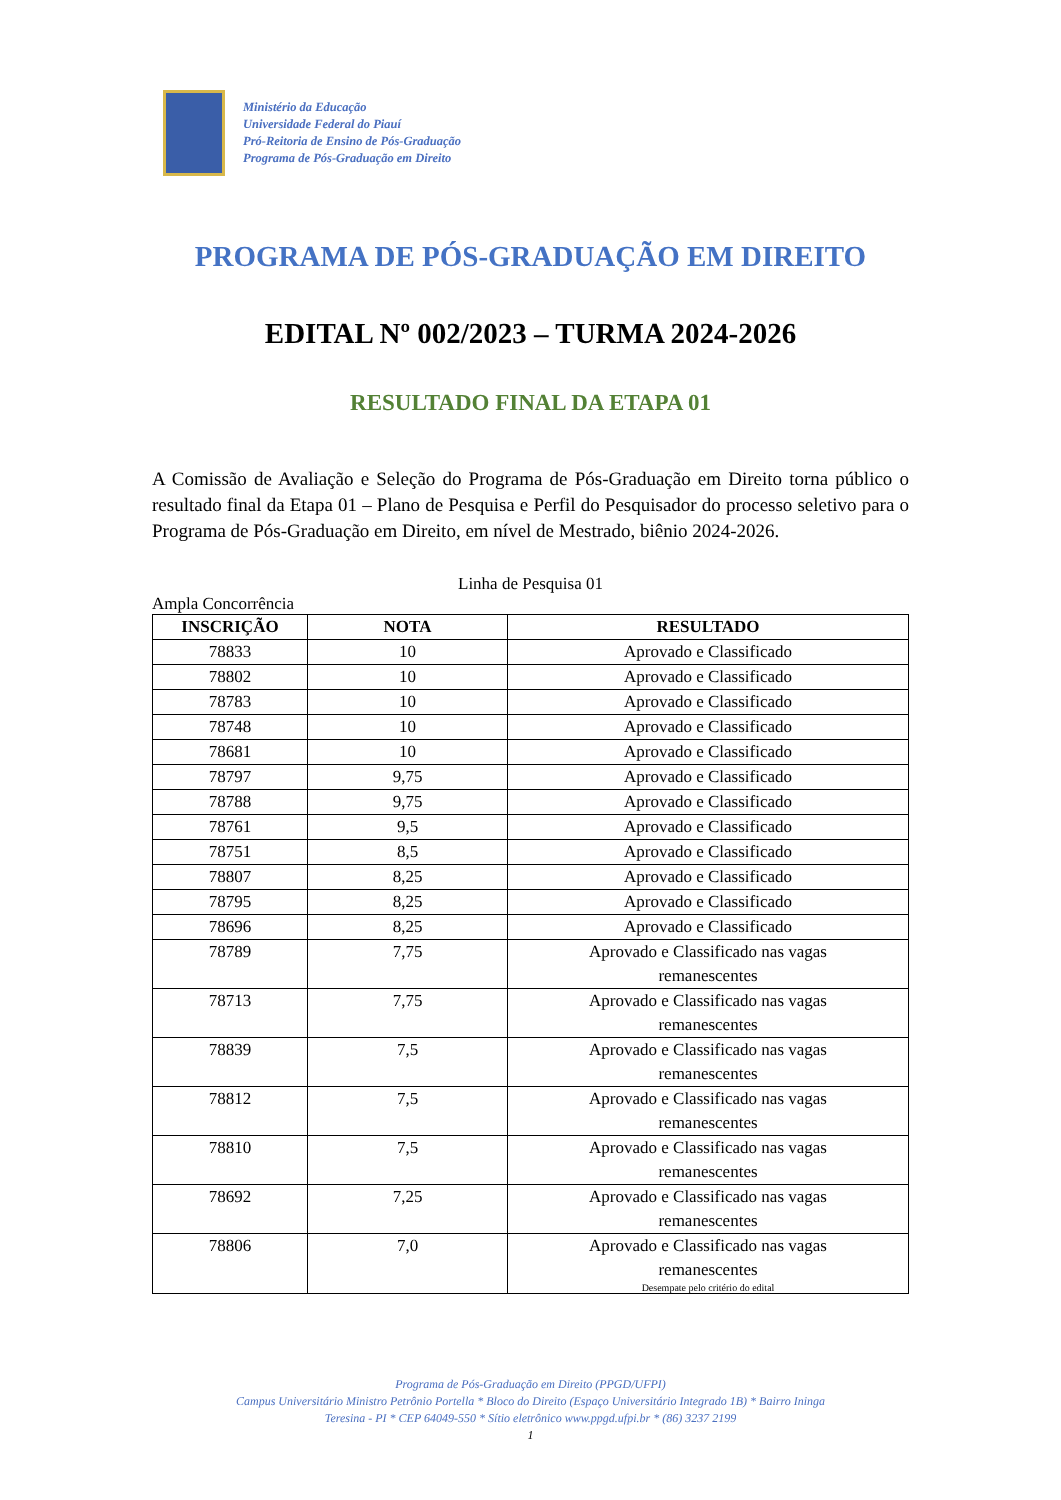Ministério da Educação
Universidade Federal do Piauí
Pró-Reitoria de Ensino de Pós-Graduação
Programa de Pós-Graduação em Direito
PROGRAMA DE PÓS-GRADUAÇÃO EM DIREITO
EDITAL Nº 002/2023 – TURMA 2024-2026
RESULTADO FINAL DA ETAPA 01
A Comissão de Avaliação e Seleção do Programa de Pós-Graduação em Direito torna público o resultado final da Etapa 01 – Plano de Pesquisa e Perfil do Pesquisador do processo seletivo para o Programa de Pós-Graduação em Direito, em nível de Mestrado, biênio 2024-2026.
Linha de Pesquisa 01
Ampla Concorrência
| INSCRIÇÃO | NOTA | RESULTADO |
| --- | --- | --- |
| 78833 | 10 | Aprovado e Classificado |
| 78802 | 10 | Aprovado e Classificado |
| 78783 | 10 | Aprovado e Classificado |
| 78748 | 10 | Aprovado e Classificado |
| 78681 | 10 | Aprovado e Classificado |
| 78797 | 9,75 | Aprovado e Classificado |
| 78788 | 9,75 | Aprovado e Classificado |
| 78761 | 9,5 | Aprovado e Classificado |
| 78751 | 8,5 | Aprovado e Classificado |
| 78807 | 8,25 | Aprovado e Classificado |
| 78795 | 8,25 | Aprovado e Classificado |
| 78696 | 8,25 | Aprovado e Classificado |
| 78789 | 7,75 | Aprovado e Classificado nas vagas remanescentes |
| 78713 | 7,75 | Aprovado e Classificado nas vagas remanescentes |
| 78839 | 7,5 | Aprovado e Classificado nas vagas remanescentes |
| 78812 | 7,5 | Aprovado e Classificado nas vagas remanescentes |
| 78810 | 7,5 | Aprovado e Classificado nas vagas remanescentes |
| 78692 | 7,25 | Aprovado e Classificado nas vagas remanescentes |
| 78806 | 7,0 | Aprovado e Classificado nas vagas remanescentes Desempate pelo critério do edital |
Programa de Pós-Graduação em Direito (PPGD/UFPI)
Campus Universitário Ministro Petrônio Portella * Bloco do Direito (Espaço Universitário Integrado 1B) * Bairro Ininga
Teresina - PI * CEP 64049-550 * Sítio eletrônico www.ppgd.ufpi.br * (86) 3237 2199
1